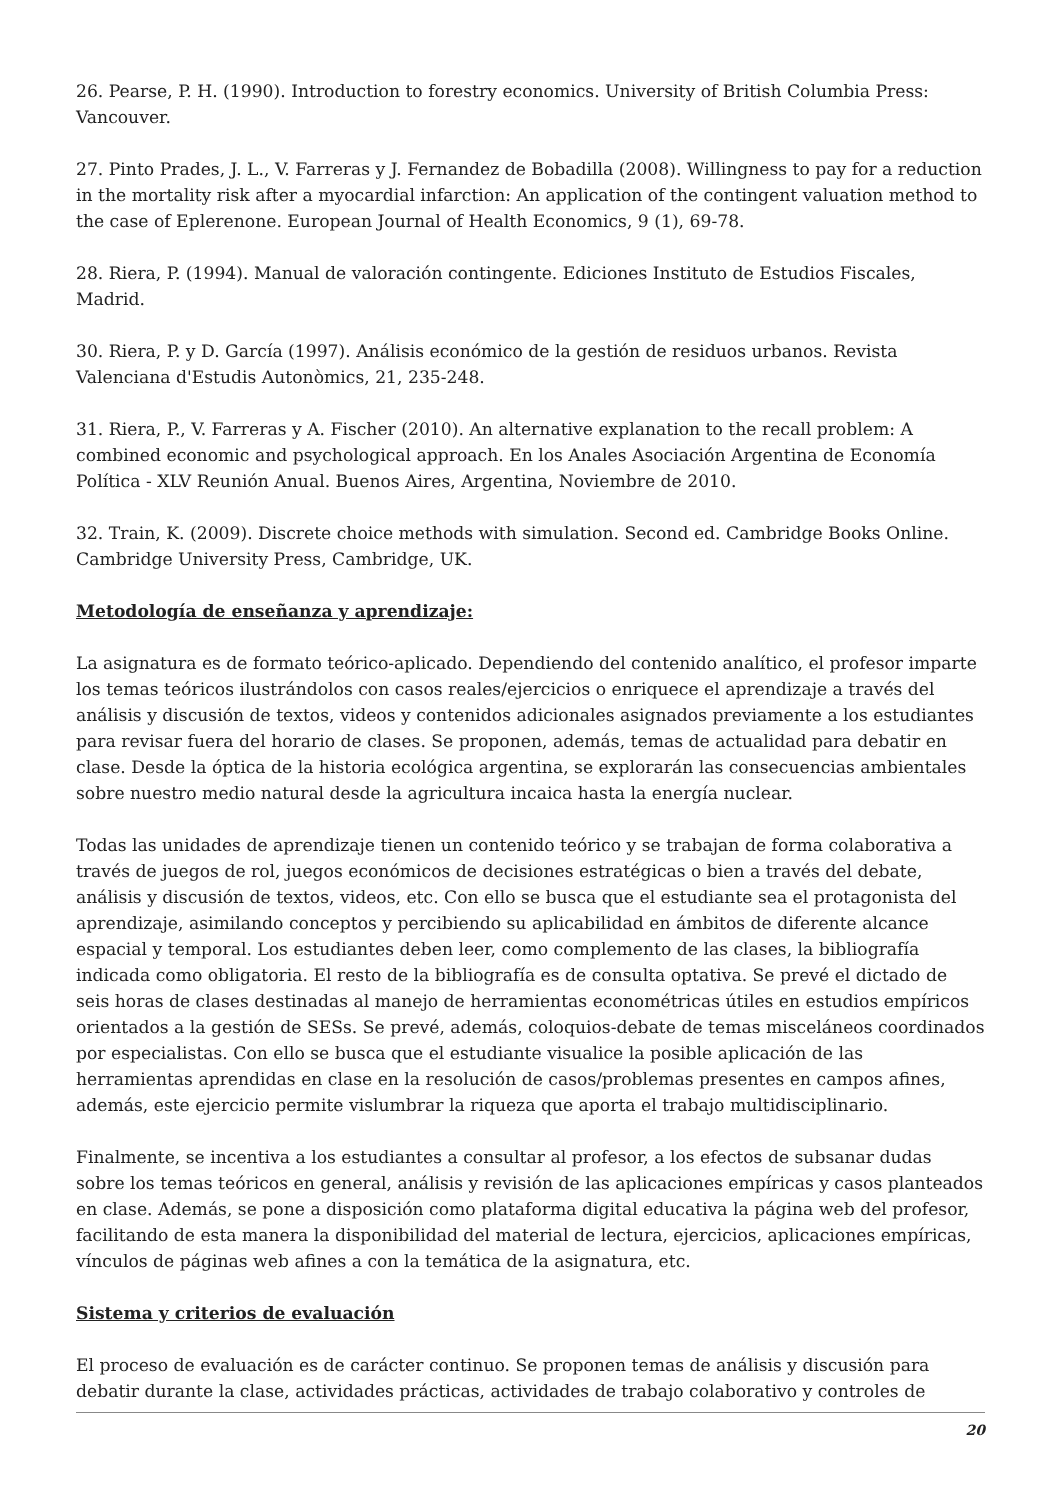26. Pearse, P. H. (1990). Introduction to forestry economics. University of British Columbia Press: Vancouver.
27. Pinto Prades, J. L., V. Farreras y J. Fernandez de Bobadilla (2008). Willingness to pay for a reduction in the mortality risk after a myocardial infarction: An application of the contingent valuation method to the case of Eplerenone. European Journal of Health Economics, 9 (1), 69-78.
28. Riera, P. (1994). Manual de valoración contingente. Ediciones Instituto de Estudios Fiscales, Madrid.
30. Riera, P. y D. García (1997). Análisis económico de la gestión de residuos urbanos. Revista Valenciana d'Estudis Autonòmics, 21, 235-248.
31. Riera, P., V. Farreras y A. Fischer (2010). An alternative explanation to the recall problem: A combined economic and psychological approach. En los Anales Asociación Argentina de Economía Política - XLV Reunión Anual. Buenos Aires, Argentina, Noviembre de 2010.
32. Train, K. (2009). Discrete choice methods with simulation. Second ed. Cambridge Books Online. Cambridge University Press, Cambridge, UK.
Metodología de enseñanza y aprendizaje:
La asignatura es de formato teórico-aplicado. Dependiendo del contenido analítico, el profesor imparte los temas teóricos ilustrándolos con casos reales/ejercicios o enriquece el aprendizaje a través del análisis y discusión de textos, videos y contenidos adicionales asignados previamente a los estudiantes para revisar fuera del horario de clases. Se proponen, además, temas de actualidad para debatir en clase. Desde la óptica de la historia ecológica argentina, se explorarán las consecuencias ambientales sobre nuestro medio natural desde la agricultura incaica hasta la energía nuclear.
Todas las unidades de aprendizaje tienen un contenido teórico y se trabajan de forma colaborativa a través de juegos de rol, juegos económicos de decisiones estratégicas o bien a través del debate, análisis y discusión de textos, videos, etc. Con ello se busca que el estudiante sea el protagonista del aprendizaje, asimilando conceptos y percibiendo su aplicabilidad en ámbitos de diferente alcance espacial y temporal. Los estudiantes deben leer, como complemento de las clases, la bibliografía indicada como obligatoria. El resto de la bibliografía es de consulta optativa. Se prevé el dictado de seis horas de clases destinadas al manejo de herramientas econométricas útiles en estudios empíricos orientados a la gestión de SESs. Se prevé, además, coloquios-debate de temas misceláneos coordinados por especialistas. Con ello se busca que el estudiante visualice la posible aplicación de las herramientas aprendidas en clase en la resolución de casos/problemas presentes en campos afines, además, este ejercicio permite vislumbrar la riqueza que aporta el trabajo multidisciplinario.
Finalmente, se incentiva a los estudiantes a consultar al profesor, a los efectos de subsanar dudas sobre los temas teóricos en general, análisis y revisión de las aplicaciones empíricas y casos planteados en clase. Además, se pone a disposición como plataforma digital educativa la página web del profesor, facilitando de esta manera la disponibilidad del material de lectura, ejercicios, aplicaciones empíricas, vínculos de páginas web afines a con la temática de la asignatura, etc.
Sistema y criterios de evaluación
El proceso de evaluación es de carácter continuo. Se proponen temas de análisis y discusión para debatir durante la clase, actividades prácticas, actividades de trabajo colaborativo y controles de
20